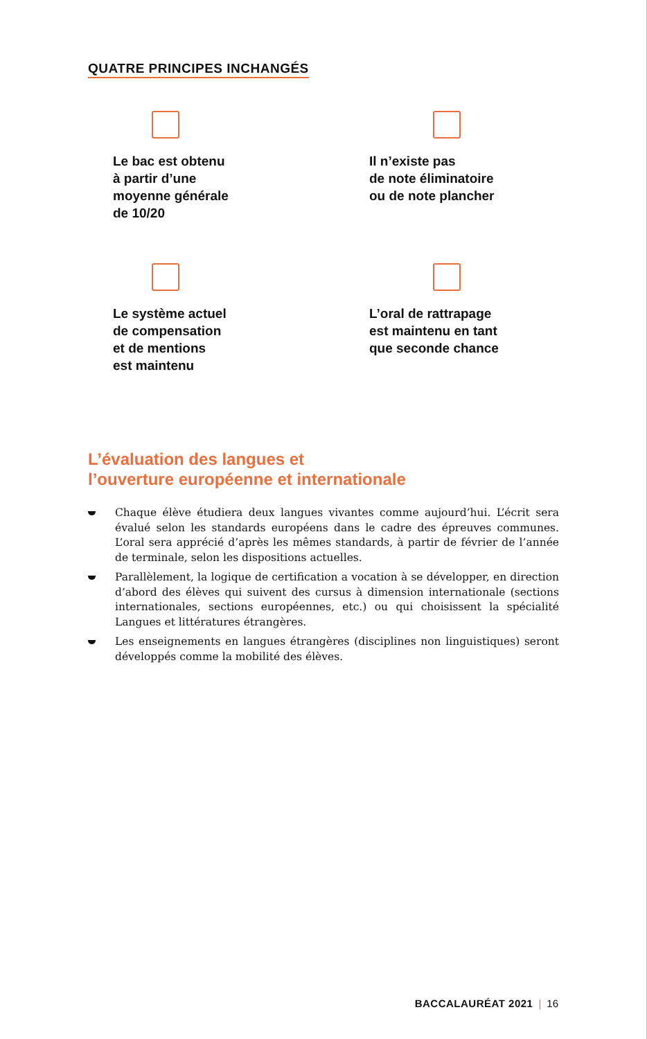QUATRE PRINCIPES INCHANGÉS
Le bac est obtenu
à partir d’une
moyenne générale
de 10/20
Il n’existe pas
de note éliminatoire
ou de note plancher
Le système actuel
de compensation
et de mentions
est maintenu
L’oral de rattrapage
est maintenu en tant
que seconde chance
L’évaluation des langues et
l’ouverture européenne et internationale
Chaque élève étudiera deux langues vivantes comme aujourd’hui. L’écrit sera évalué selon les standards européens dans le cadre des épreuves communes. L’oral sera apprécié d’après les mêmes standards, à partir de février de l’année de terminale, selon les dispositions actuelles.
Parallèlement, la logique de certification a vocation à se développer, en direction d’abord des élèves qui suivent des cursus à dimension internationale (sections internationales, sections européennes, etc.) ou qui choisissent la spécialité Langues et littératures étrangères.
Les enseignements en langues étrangères (disciplines non linguistiques) seront développés comme la mobilité des élèves.
BACCALAURÉAT 2021 | 16